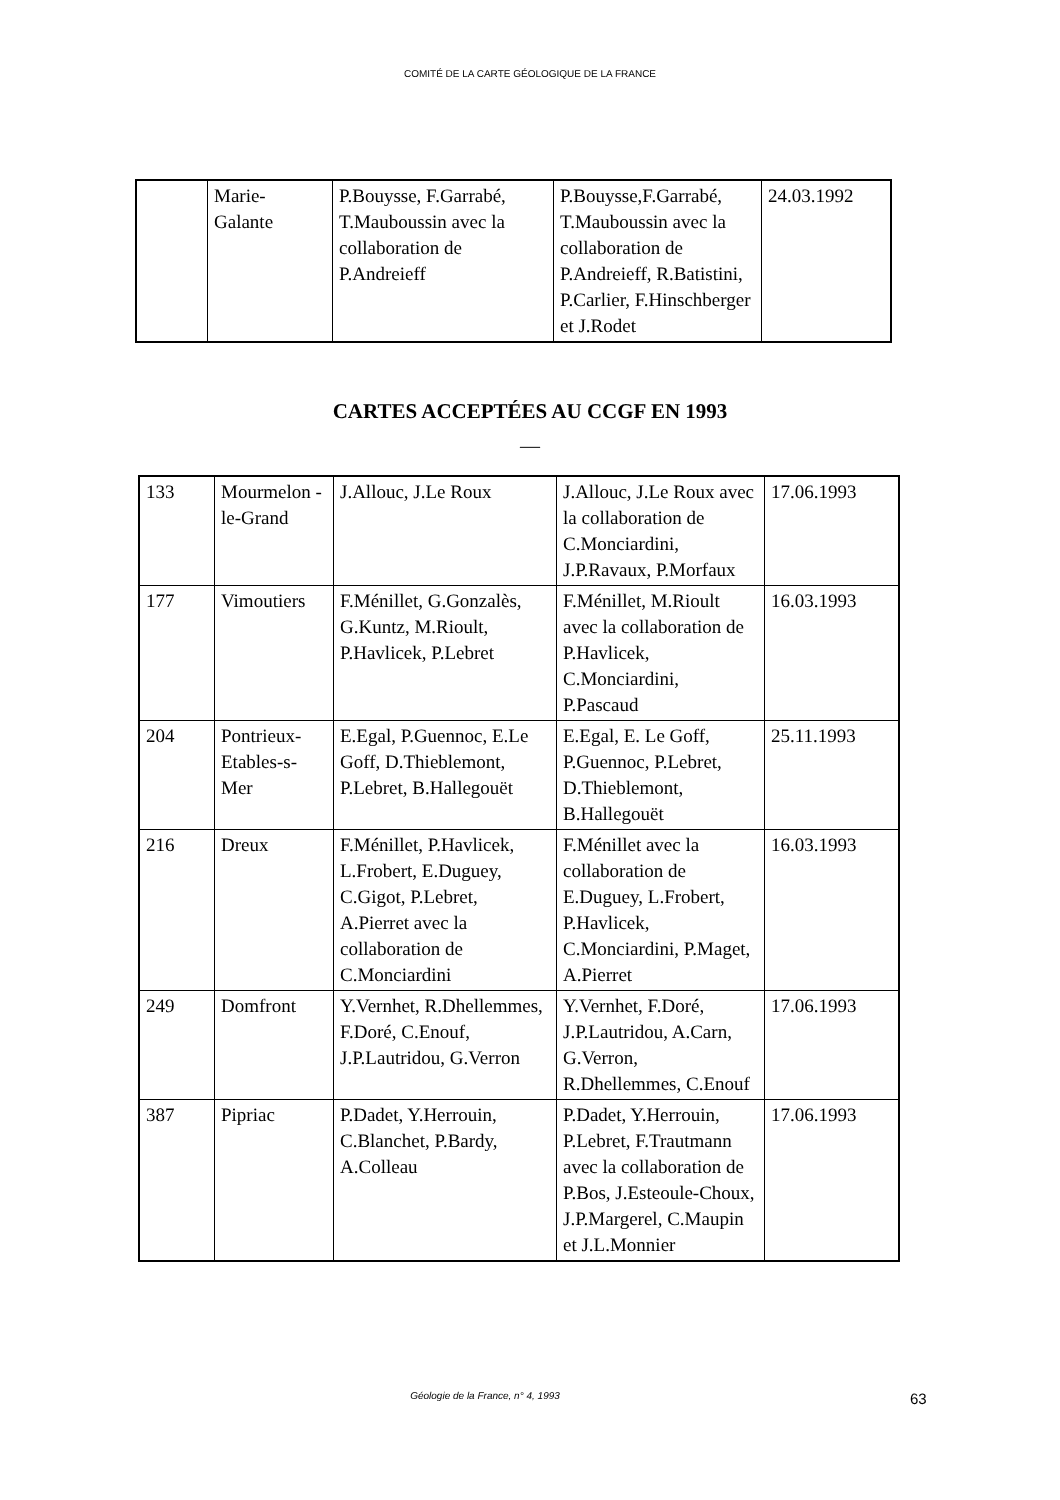COMITÉ DE LA CARTE GÉOLOGIQUE DE LA FRANCE
| | Marie- Galante | P.Bouysse, F.Garrabé, T.Mauboussin avec la collaboration de P.Andreieff | P.Bouysse,F.Garrabé, T.Mauboussin avec la collaboration de P.Andreieff, R.Batistini, P.Carlier, F.Hinschberger et J.Rodet | 24.03.1992 |
CARTES ACCEPTÉES AU CCGF EN 1993
—
| 133 | Mourmelon -le-Grand | J.Allouc, J.Le Roux | J.Allouc, J.Le Roux avec la collaboration de C.Monciardini, J.P.Ravaux, P.Morfaux | 17.06.1993 |
| 177 | Vimoutiers | F.Ménillet, G.Gonzalès, G.Kuntz, M.Rioult, P.Havlicek, P.Lebret | F.Ménillet, M.Rioult avec la collaboration de P.Havlicek, C.Monciardini, P.Pascaud | 16.03.1993 |
| 204 | Pontrieux-Etables-s-Mer | E.Egal, P.Guennoc, E.Le Goff, D.Thieblemont, P.Lebret, B.Hallegouët | E.Egal, E. Le Goff, P.Guennoc, P.Lebret, D.Thieblemont, B.Hallegouët | 25.11.1993 |
| 216 | Dreux | F.Ménillet, P.Havlicek, L.Frobert, E.Duguey, C.Gigot, P.Lebret, A.Pierret avec la collaboration de C.Monciardini | F.Ménillet avec la collaboration de E.Duguey, L.Frobert, P.Havlicek, C.Monciardini, P.Maget, A.Pierret | 16.03.1993 |
| 249 | Domfront | Y.Vernhet, R.Dhellemmes, F.Doré, C.Enouf, J.P.Lautridou, G.Verron | Y.Vernhet, F.Doré, J.P.Lautridou, A.Carn, G.Verron, R.Dhellemmes, C.Enouf | 17.06.1993 |
| 387 | Pipriac | P.Dadet, Y.Herrouin, C.Blanchet, P.Bardy, A.Colleau | P.Dadet, Y.Herrouin, P.Lebret, F.Trautmann avec la collaboration de P.Bos, J.Esteoule-Choux, J.P.Margerel, C.Maupin et J.L.Monnier | 17.06.1993 |
Géologie de la France, n° 4, 1993
63